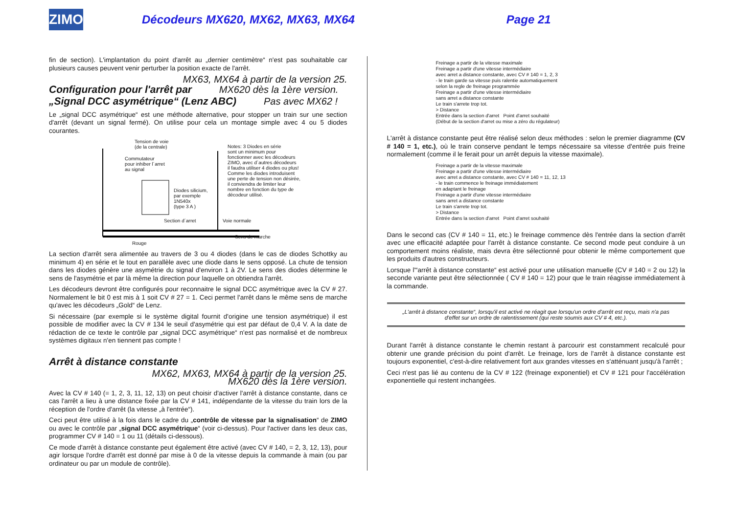ZIMO
Décodeurs MX620, MX62, MX63, MX64
Page 21
fin de section). L'implantation du point d'arrêt au „dernier centimètre“ n'est pas souhaitable car plusieurs causes peuvent venir perturber la position exacte de l'arrêt.
MX63, MX64 à partir de la version 25.
Configuration pour l'arrêt par MX620 dès la 1ère version.
„Signal DCC asymétrique“ (Lenz ABC) Pas avec MX62 !
Le „signal DCC asymétrique“ est une méthode alternative, pour stopper un train sur une section d'arrêt (devant un signal fermé). On utilise pour cela un montage simple avec 4 ou 5 diodes courantes.
Tension de voie
(de la centrale)
Commutateur
pour inhiber l´arret
au signal
Diodes silicium,
par exemple
1N540x
(type 3 A )
Notes: 3 Diodes en série
sont un minimum pour
fonctionner avec les décodeurs
ZIMO, avec d´autres décodeurs
il faudra utiliser 4 diodes ou plus!
Comme les diodes introduisent
une perte de tension non désirée,
il conviendra de limiter leur
nombre en fonction du type de
décodeur utilisé.
Sens de marche
Rouge
Section d´arret Voie normale
La section d'arrêt sera alimentée au travers de 3 ou 4 diodes (dans le cas de diodes Schottky au minimum 4) en série et le tout en parallèle avec une diode dans le sens opposé. La chute de tension dans les diodes génère une asymétrie du signal d'environ 1 à 2V. Le sens des diodes détermine le sens de l'asymétrie et par là même la direction pour laquelle on obtiendra l'arrêt.
Les décodeurs devront être configurés pour reconnaitre le signal DCC asymétrique avec la CV # 27. Normalement le bit 0 est mis à 1 soit CV # 27 = 1. Ceci permet l'arrêt dans le même sens de marche qu'avec les décodeurs „Gold“ de Lenz.
Si nécessaire (par exemple si le système digital fournit d'origine une tension asymétrique) il est possible de modifier avec la CV # 134 le seuil d'asymétrie qui est par défaut de 0,4 V. A la date de rédaction de ce texte le contrôle par „signal DCC asymétrique“ n'est pas normalisé et de nombreux systèmes digitaux n'en tiennent pas compte !
Arrêt à distance constante
MX62, MX63, MX64 à partir de la version 25.
MX620 dès la 1ère version.
Avec la CV # 140 (= 1, 2, 3, 11, 12, 13) on peut choisir d'activer l'arrêt à distance constante, dans ce cas l'arrêt a lieu à une distance fixée par la CV # 141, indépendante de la vitesse du train lors de la réception de l'ordre d'arrêt (la vitesse „à l'entrée“).
Ceci peut être utilisé à la fois dans le cadre du „contrôle de vitesse par la signalisation“ de ZIMO ou avec le contrôle par „signal DCC asymétrique“ (voir ci-dessus). Pour l'activer dans les deux cas, programmer CV # 140 = 1 ou 11 (détails ci-dessous).
Ce mode d'arrêt à distance constante peut également être activé (avec CV # 140, = 2, 3, 12, 13), pour agir lorsque l'ordre d'arrêt est donné par mise à 0 de la vitesse depuis la commande à main (ou par ordinateur ou par un module de contrôle).
Freinage a partir de la vitesse maximale
Freinage a partir d'une vitesse intermédiaire
avec arret a distance constante, avec CV # 140 = 1, 2, 3
- le train garde sa vitesse puis ralentie automatiquement
selon la regle de freinage programmée
Freinage a partir d'une vitesse intermédiaire
sans arret a distance constante
Le train s'arrete trop tot.
> Distance
Entrée dans la section d'arret Point d'arret souhaité
(Début de la section d'arret ou mise a zéro du régulateur)
L'arrêt à distance constante peut être réalisé selon deux méthodes : selon le premier diagramme (CV # 140 = 1, etc.), où le train conserve pendant le temps nécessaire sa vitesse d'entrée puis freine normalement (comme il le ferait pour un arrêt depuis la vitesse maximale).
Freinage a partir de la vitesse maximale
Freinage a partir d'une vitesse intermédiaire
avec arret a distance constante, avec CV # 140 = 11, 12, 13
- le train commence le freinage immédiatement
en adaptant le freinage
Freinage a partir d'une vitesse intermédiaire
sans arret a distance constante
Le train s'arrete trop tot.
> Distance
Entrée dans la section d'arret Point d'arret souhaité
Dans le second cas (CV # 140 = 11, etc.) le freinage commence dès l'entrée dans la section d'arrêt avec une efficacité adaptée pour l'arrêt à distance constante. Ce second mode peut conduire à un comportement moins réaliste, mais devra être sélectionné pour obtenir le même comportement que les produits d'autres constructeurs.
Lorsque l'“arrêt à distance constante“ est activé pour une utilisation manuelle (CV # 140 = 2 ou 12) la seconde variante peut être sélectionnée ( CV # 140 = 12) pour que le train réagisse immédiatement à la commande.
„L'arrêt à distance constante“, lorsqu'il est activé ne réagit que lorsqu'un ordre d'arrêt est reçu, mais n'a pas d'effet sur un ordre de ralentissement (qui reste soumis aux CV # 4, etc.).
Durant l'arrêt à distance constante le chemin restant à parcourir est constamment recalculé pour obtenir une grande précision du point d'arrêt. Le freinage, lors de l'arrêt à distance constante est toujours exponentiel, c'est-à-dire relativement fort aux grandes vitesses en s'atténuant jusqu'à l'arrêt ;
Ceci n'est pas lié au contenu de la CV # 122 (freinage exponentiel) et CV # 121 pour l'accélération exponentielle qui restent inchangées.